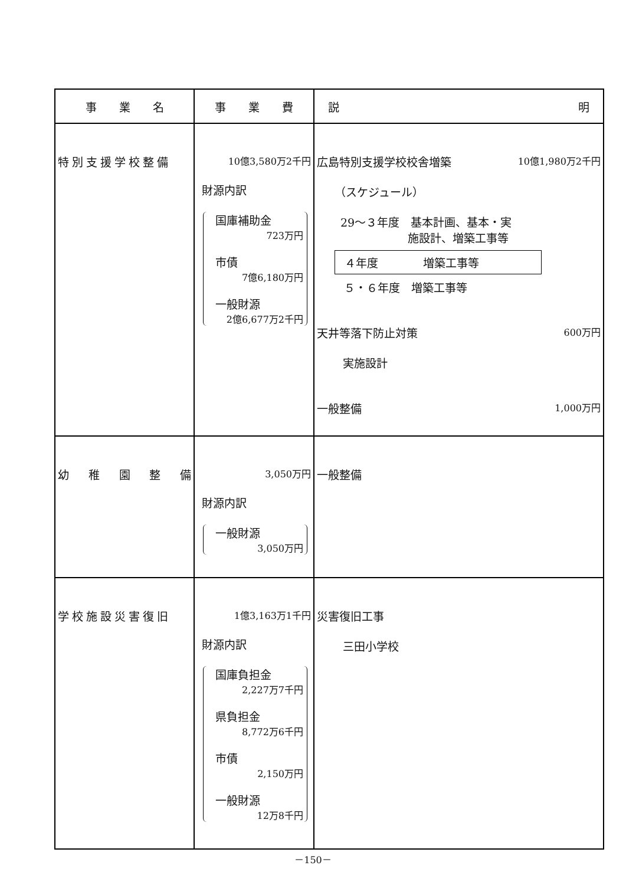| 事 業 名 | 事 業 費 | 説 明 |
| --- | --- | --- |
| 特別支援学校整備 | 10億3,580万2千円 財源内訳 国庫補助金 723万円 市債 7億6,180万円 一般財源 2億6,677万2千円 | 広島特別支援学校校舎増築 10億1,980万2千円 （スケジュール） 29～３年度 基本計画、基本・実 施設計、増築工事等 ４年度 増築工事等 ５・６年度 増築工事等 天井等落下防止対策 600万円 実施設計 一般整備 1,000万円 |
| 幼 稚 園 整 備 | 3,050万円 財源内訳 一般財源 3,050万円 | 一般整備 |
| 学校施設災害復旧 | 1億3,163万1千円 財源内訳 国庫負担金 2,227万7千円 県負担金 8,772万6千円 市債 2,150万円 一般財源 12万8千円 | 災害復旧工事 三田小学校 |
－150－